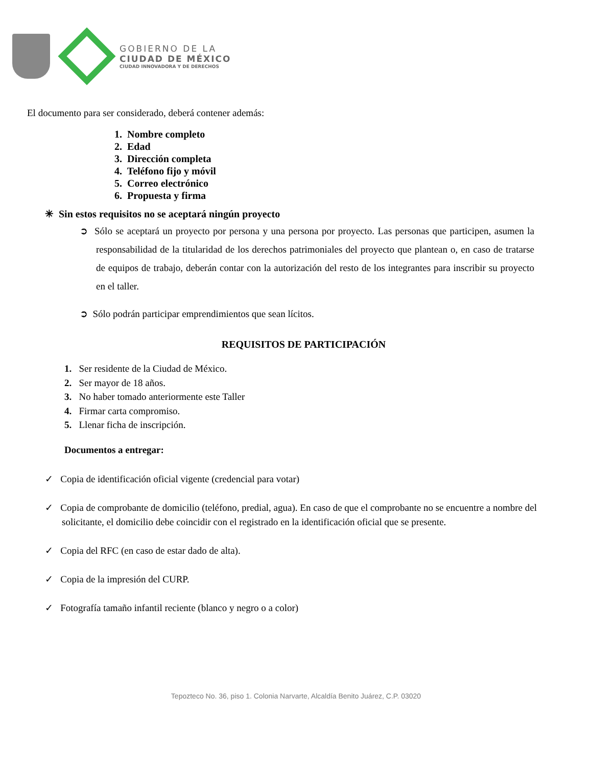GOBIERNO DE LA
CIUDAD DE MÉXICO
CIUDAD INNOVADORA Y DE DERECHOS
El documento para ser considerado, deberá contener además:
1. Nombre completo
2. Edad
3. Dirección completa
4. Teléfono fijo y móvil
5. Correo electrónico
6. Propuesta y firma
✳ Sin estos requisitos no se aceptará ningún proyecto
➲ Sólo se aceptará un proyecto por persona y una persona por proyecto. Las personas que participen, asumen la responsabilidad de la titularidad de los derechos patrimoniales del proyecto que plantean o, en caso de tratarse de equipos de trabajo, deberán contar con la autorización del resto de los integrantes para inscribir su proyecto en el taller.
➲ Sólo podrán participar emprendimientos que sean lícitos.
REQUISITOS DE PARTICIPACIÓN
1. Ser residente de la Ciudad de México.
2. Ser mayor de 18 años.
3. No haber tomado anteriormente este Taller
4. Firmar carta compromiso.
5. Llenar ficha de inscripción.
Documentos a entregar:
✓ Copia de identificación oficial vigente (credencial para votar)
✓ Copia de comprobante de domicilio (teléfono, predial, agua). En caso de que el comprobante no se encuentre a nombre del solicitante, el domicilio debe coincidir con el registrado en la identificación oficial que se presente.
✓ Copia del RFC (en caso de estar dado de alta).
✓ Copia de la impresión del CURP.
✓ Fotografía tamaño infantil reciente (blanco y negro o a color)
Tepozteco No. 36, piso 1. Colonia Narvarte, Alcaldía Benito Juárez, C.P. 03020